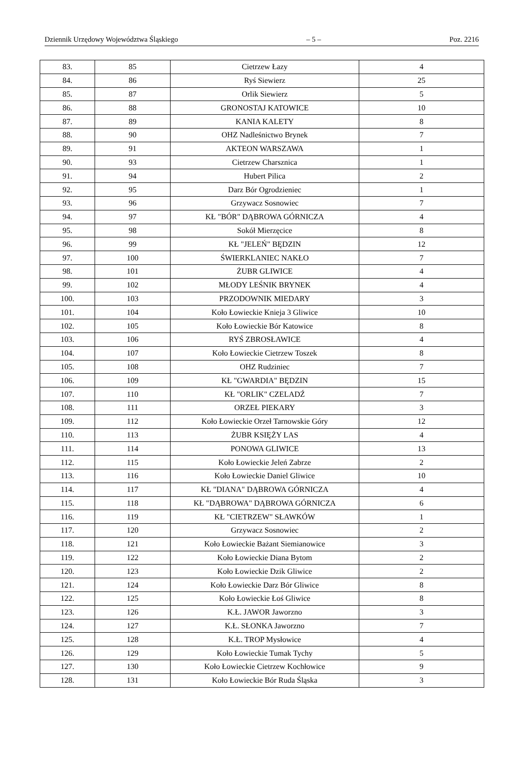Dziennik Urzędowy Województwa Śląskiego – 5 – Poz. 2216
| 83. | 85 | Cietrzew Łazy | 4 |
| 84. | 86 | Ryś Siewierz | 25 |
| 85. | 87 | Orlik Siewierz | 5 |
| 86. | 88 | GRONOSTAJ KATOWICE | 10 |
| 87. | 89 | KANIA KALETY | 8 |
| 88. | 90 | OHZ Nadleśnictwo Brynek | 7 |
| 89. | 91 | AKTEON WARSZAWA | 1 |
| 90. | 93 | Cietrzew Charsznica | 1 |
| 91. | 94 | Hubert Pilica | 2 |
| 92. | 95 | Darz Bór Ogrodzieniec | 1 |
| 93. | 96 | Grzywacz Sosnowiec | 7 |
| 94. | 97 | KŁ "BÓR" DĄBROWA GÓRNICZA | 4 |
| 95. | 98 | Sokół Mierzęcice | 8 |
| 96. | 99 | KŁ "JELEŃ" BĘDZIN | 12 |
| 97. | 100 | ŚWIERKLANIEC NAKŁO | 7 |
| 98. | 101 | ŻUBR GLIWICE | 4 |
| 99. | 102 | MŁODY LEŚNIK BRYNEK | 4 |
| 100. | 103 | PRZODOWNIK MIEDARY | 3 |
| 101. | 104 | Koło Łowieckie Knieja 3 Gliwice | 10 |
| 102. | 105 | Koło Łowieckie Bór Katowice | 8 |
| 103. | 106 | RYŚ ZBROSŁAWICE | 4 |
| 104. | 107 | Koło Łowieckie Cietrzew Toszek | 8 |
| 105. | 108 | OHZ Rudziniec | 7 |
| 106. | 109 | KŁ "GWARDIA" BĘDZIN | 15 |
| 107. | 110 | KŁ "ORLIK" CZELADŹ | 7 |
| 108. | 111 | ORZEŁ PIEKARY | 3 |
| 109. | 112 | Koło Łowieckie Orzeł Tarnowskie Góry | 12 |
| 110. | 113 | ŻUBR KSIĘŻY LAS | 4 |
| 111. | 114 | PONOWA GLIWICE | 13 |
| 112. | 115 | Koło Łowieckie Jeleń Zabrze | 2 |
| 113. | 116 | Koło Łowieckie Daniel Gliwice | 10 |
| 114. | 117 | KŁ "DIANA" DĄBROWA GÓRNICZA | 4 |
| 115. | 118 | KŁ "DĄBROWA" DĄBROWA GÓRNICZA | 6 |
| 116. | 119 | KŁ "CIETRZEW" SŁAWKÓW | 1 |
| 117. | 120 | Grzywacz Sosnowiec | 2 |
| 118. | 121 | Koło Łowieckie Bażant Siemianowice | 3 |
| 119. | 122 | Koło Łowieckie Diana Bytom | 2 |
| 120. | 123 | Koło Łowieckie Dzik Gliwice | 2 |
| 121. | 124 | Koło Łowieckie Darz Bór Gliwice | 8 |
| 122. | 125 | Koło Łowieckie Łoś Gliwice | 8 |
| 123. | 126 | K.Ł. JAWOR Jaworzno | 3 |
| 124. | 127 | K.Ł. SŁONKA Jaworzno | 7 |
| 125. | 128 | K.Ł. TROP Mysłowice | 4 |
| 126. | 129 | Koło Łowieckie Tumak Tychy | 5 |
| 127. | 130 | Koło Łowieckie Cietrzew Kochłowice | 9 |
| 128. | 131 | Koło Łowieckie Bór Ruda Śląska | 3 |